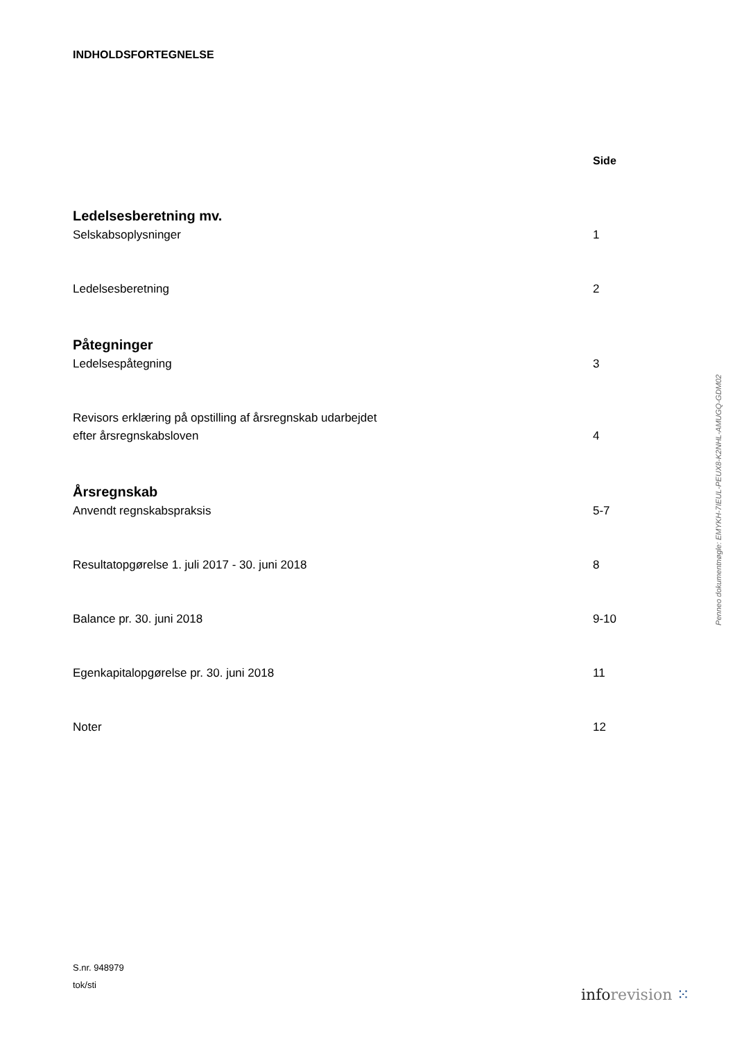INDHOLDSFORTEGNELSE
Side
Ledelsesberetning mv.
Selskabsoplysninger 1
Ledelsesberetning 2
Påtegninger
Ledelsespåtegning 3
Revisors erklæring på opstilling af årsregnskab udarbejdet
efter årsregnskabsloven 4
Årsregnskab
Anvendt regnskabspraksis 5-7
Resultatopgørelse 1. juli 2017 - 30. juni 2018 8
Balance pr. 30. juni 2018 9-10
Egenkapitalopgørelse pr. 30. juni 2018 11
Noter 12
S.nr. 948979
tok/sti
info revision ⁙
Penneo dokumentnøgle: EMYKH-7IEUL-PEUX8-K2NHL-AMUGQ-GDM02